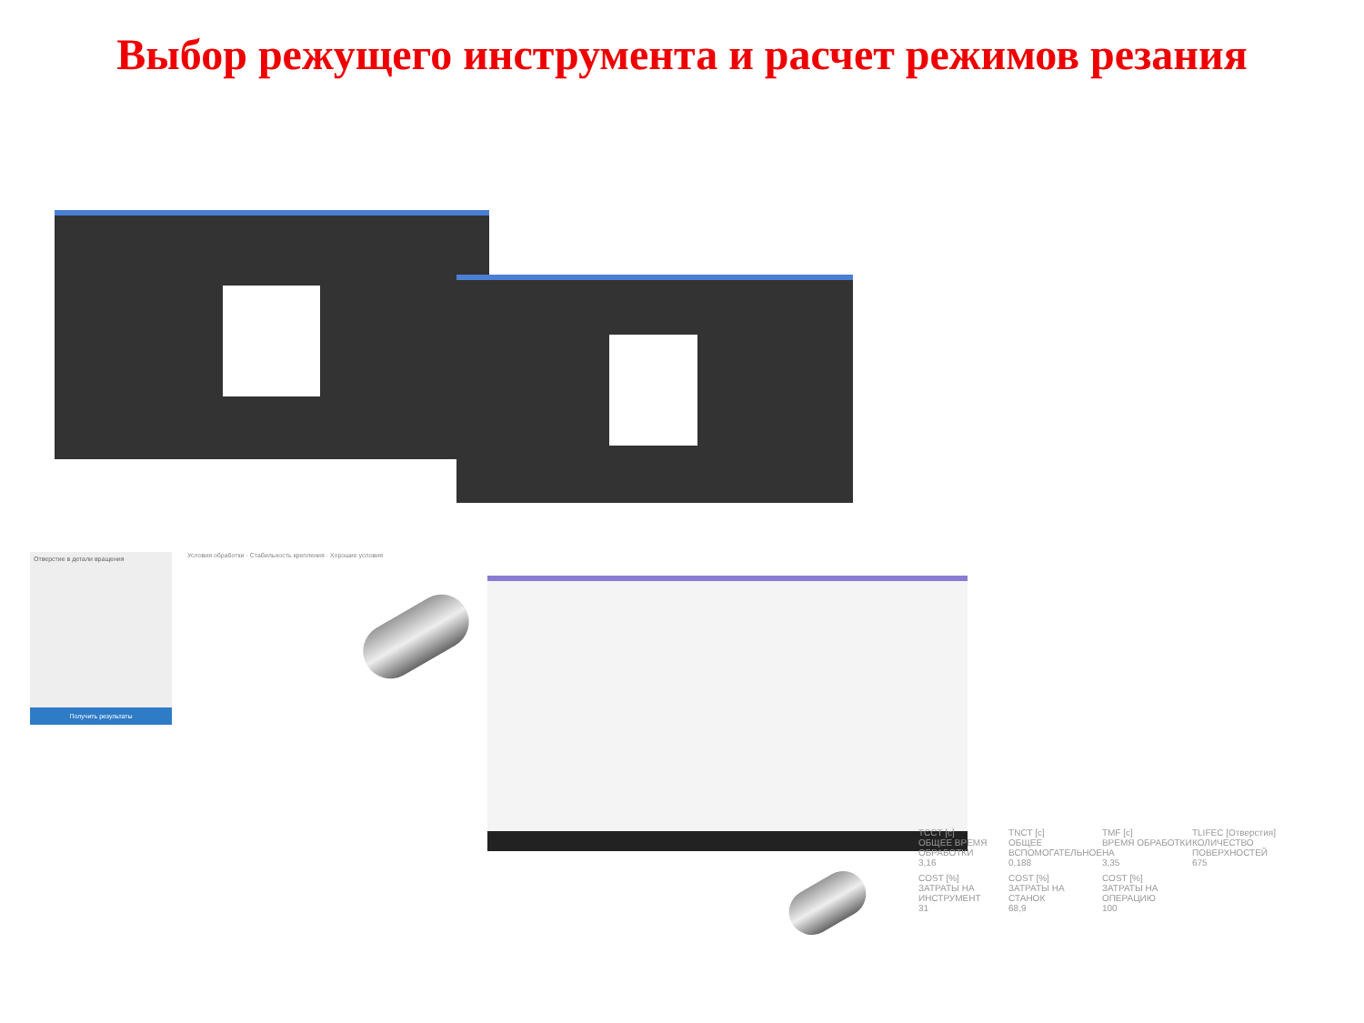Выбор режущего инструмента и расчет режимов резания
Отверстие в детали вращения
Получить результаты
Условия обработки · Стабильность крепления · Хорошие условия
TCCT [c]
ОБЩЕЕ ВРЕМЯ ОБРАБОТКИ
3,16
TNCT [c]
ОБЩЕЕ ВСПОМОГАТЕЛЬНОЕ
0,188
TMF [c]
ВРЕМЯ ОБРАБОТКИ НА
3,35
TLIFEC [Отверстия]
КОЛИЧЕСТВО ПОВЕРХНОСТЕЙ
675
COST [%]
ЗАТРАТЫ НА ИНСТРУМЕНТ
31
COST [%]
ЗАТРАТЫ НА СТАНОК
68,9
COST [%]
ЗАТРАТЫ НА ОПЕРАЦИЮ
100